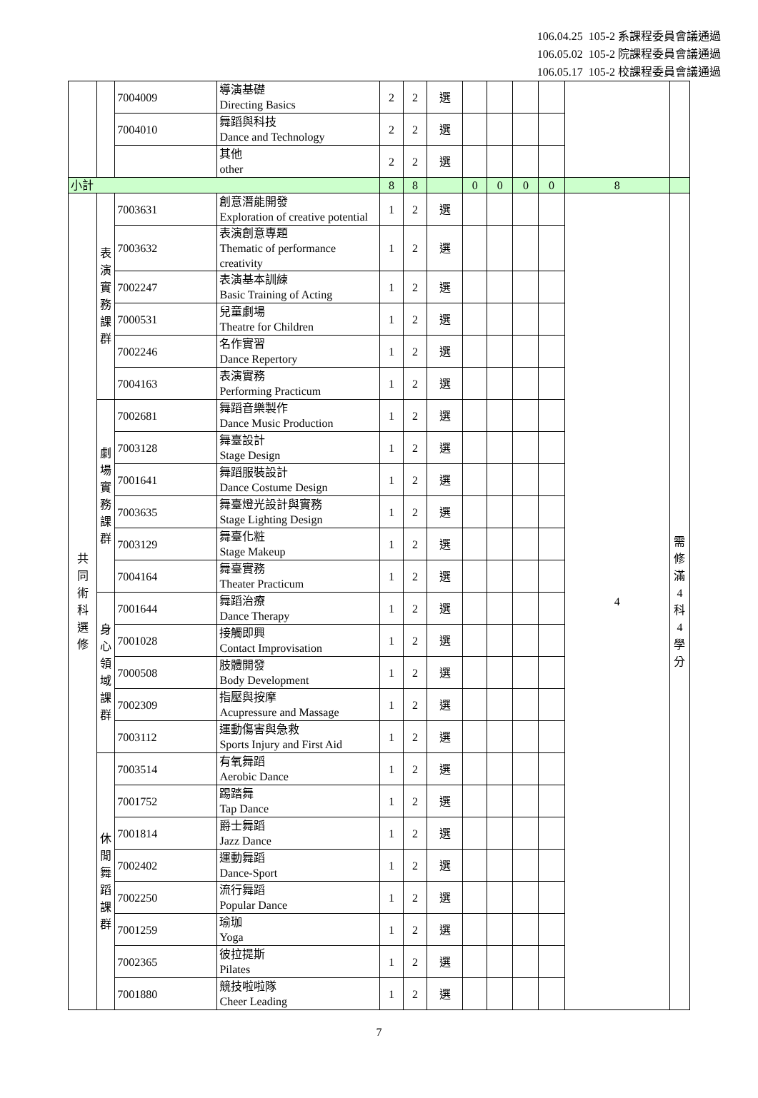106.04.25 105-2 系課程委員會議通過
106.05.02 105-2 院課程委員會議通過
106.05.17 105-2 校課程委員會議通過
| | | 7004009 | 導演基礎 Directing Basics | 2 | 2 | 選 | | | | | | |
| | | 7004010 | 舞蹈與科技 Dance and Technology | 2 | 2 | 選 | | | | | | |
| | | | 其他 other | 2 | 2 | 選 | | | | | | |
| 小計 | | | | 8 | 8 | | 0 | 0 | 0 | 0 | 8 | |
| 共 同 術 科 選 修 | 表 演 實 務 課 群 | 7003631 | 創意潛能開發 Exploration of creative potential | 1 | 2 | 選 | | | | | 4 | 需 修 滿 4 科 4 學 分 |
| | | 7003632 | 表演創意專題 Thematic of performance creativity | 1 | 2 | 選 | | | | | | |
| | | 7002247 | 表演基本訓練 Basic Training of Acting | 1 | 2 | 選 | | | | | | |
| | | 7000531 | 兒童劇場 Theatre for Children | 1 | 2 | 選 | | | | | | |
| | | 7002246 | 名作實習 Dance Repertory | 1 | 2 | 選 | | | | | | |
| | | 7004163 | 表演實務 Performing Practicum | 1 | 2 | 選 | | | | | | |
| | 劇 場 實 務 課 群 | 7002681 | 舞蹈音樂製作 Dance Music Production | 1 | 2 | 選 | | | | | | |
| | | 7003128 | 舞臺設計 Stage Design | 1 | 2 | 選 | | | | | | |
| | | 7001641 | 舞蹈服裝設計 Dance Costume Design | 1 | 2 | 選 | | | | | | |
| | | 7003635 | 舞臺燈光設計與實務 Stage Lighting Design | 1 | 2 | 選 | | | | | | |
| | | 7003129 | 舞臺化粧 Stage Makeup | 1 | 2 | 選 | | | | | | |
| | | 7004164 | 舞臺實務 Theater Practicum | 1 | 2 | 選 | | | | | | |
| | 身 心 領 域 課 群 | 7001644 | 舞蹈治療 Dance Therapy | 1 | 2 | 選 | | | | | | |
| | | 7001028 | 接觸即興 Contact Improvisation | 1 | 2 | 選 | | | | | | |
| | | 7000508 | 肢體開發 Body Development | 1 | 2 | 選 | | | | | | |
| | | 7002309 | 指壓與按摩 Acupressure and Massage | 1 | 2 | 選 | | | | | | |
| | | 7003112 | 運動傷害與急救 Sports Injury and First Aid | 1 | 2 | 選 | | | | | | |
| | 休 閒 舞 蹈 課 群 | 7003514 | 有氧舞蹈 Aerobic Dance | 1 | 2 | 選 | | | | | | |
| | | 7001752 | 踢踏舞 Tap Dance | 1 | 2 | 選 | | | | | | |
| | | 7001814 | 爵士舞蹈 Jazz Dance | 1 | 2 | 選 | | | | | | |
| | | 7002402 | 運動舞蹈 Dance-Sport | 1 | 2 | 選 | | | | | | |
| | | 7002250 | 流行舞蹈 Popular Dance | 1 | 2 | 選 | | | | | | |
| | | 7001259 | 瑜珈 Yoga | 1 | 2 | 選 | | | | | | |
| | | 7002365 | 彼拉提斯 Pilates | 1 | 2 | 選 | | | | | | |
| | | 7001880 | 競技啦啦隊 Cheer Leading | 1 | 2 | 選 | | | | | | |
7